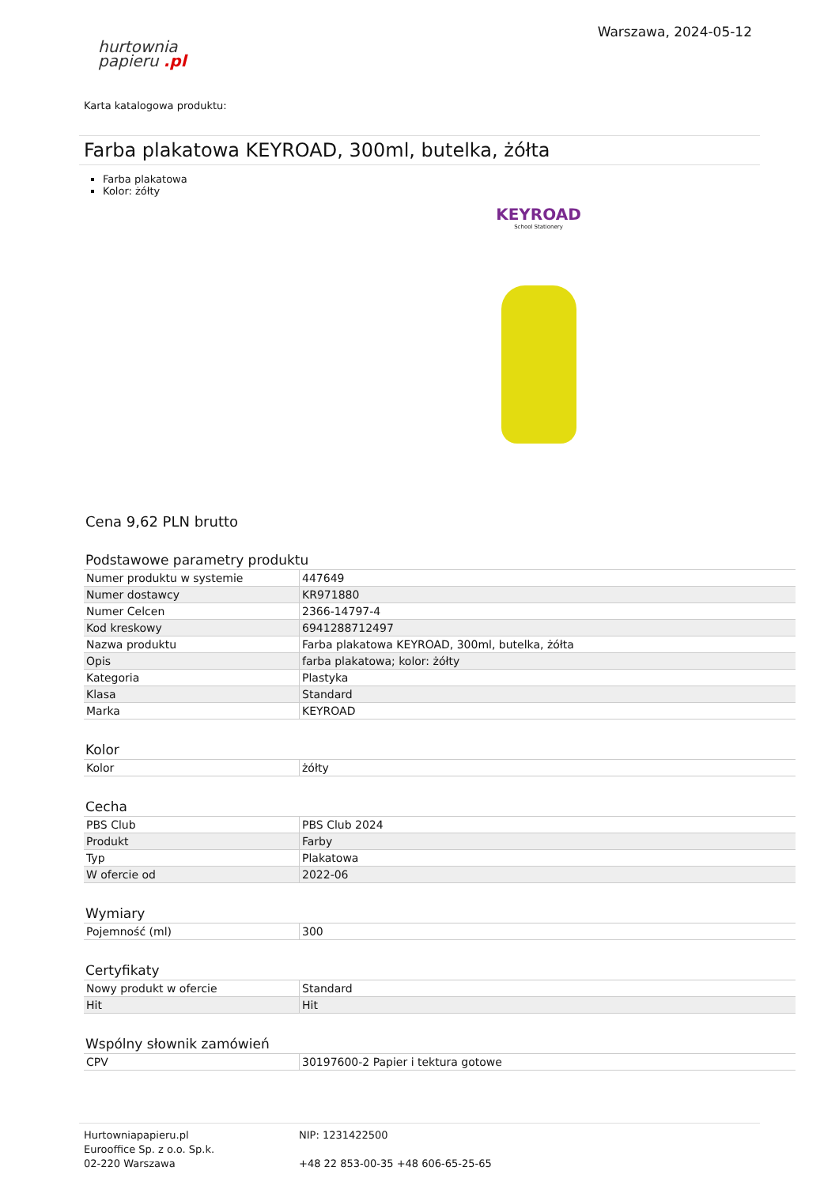hurtownia
papieru .pl
Warszawa, 2024-05-12
Karta katalogowa produktu:
Farba plakatowa KEYROAD, 300ml, butelka, żółta
Farba plakatowa
Kolor: żółty
KEYROAD
School Stationery
Cena 9,62 PLN brutto
Podstawowe parametry produktu
| Numer produktu w systemie | 447649 |
| Numer dostawcy | KR971880 |
| Numer Celcen | 2366-14797-4 |
| Kod kreskowy | 6941288712497 |
| Nazwa produktu | Farba plakatowa KEYROAD, 300ml, butelka, żółta |
| Opis | farba plakatowa; kolor: żółty |
| Kategoria | Plastyka |
| Klasa | Standard |
| Marka | KEYROAD |
Kolor
| Kolor | żółty |
Cecha
| PBS Club | PBS Club 2024 |
| Produkt | Farby |
| Typ | Plakatowa |
| W ofercie od | 2022-06 |
Wymiary
| Pojemność (ml) | 300 |
Certyfikaty
| Nowy produkt w ofercie | Standard |
| Hit | Hit |
Wspólny słownik zamówień
| CPV | 30197600-2 Papier i tektura gotowe |
Hurtowniapapieru.pl
Eurooffice Sp. z o.o. Sp.k.
02-220 Warszawa
NIP: 1231422500
+48 22 853-00-35 +48 606-65-25-65